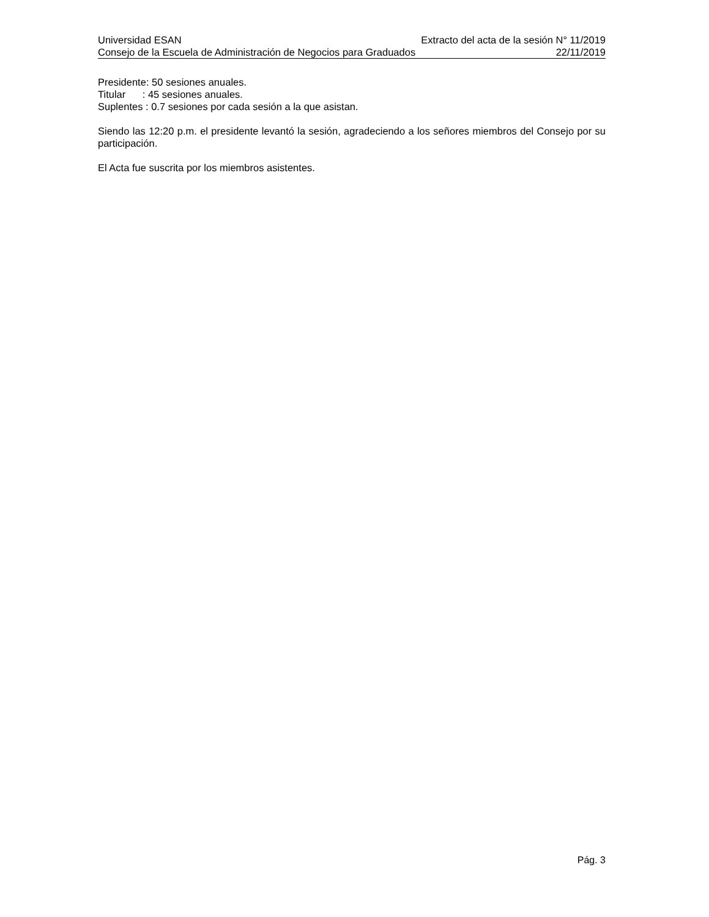Universidad ESAN Extracto del acta de la sesión N° 11/2019
Consejo de la Escuela de Administración de Negocios para Graduados 22/11/2019
Presidente: 50 sesiones anuales.
Titular : 45 sesiones anuales.
Suplentes : 0.7 sesiones por cada sesión a la que asistan.
Siendo las 12:20 p.m. el presidente levantó la sesión, agradeciendo a los señores miembros del Consejo por su participación.
El Acta fue suscrita por los miembros asistentes.
Pág. 3